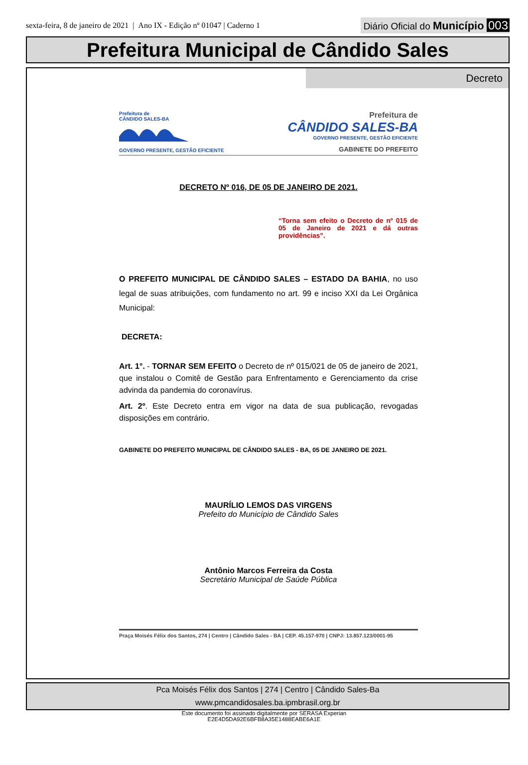sexta-feira, 8 de janeiro de 2021 | Ano IX - Edição nº 01047 | Caderno 1
Diário Oficial do Município 003
Prefeitura Municipal de Cândido Sales
Decreto
Prefeitura de
CÂNDIDO SALES-BA
GOVERNO PRESENTE, GESTÃO EFICIENTE
Prefeitura de
CÂNDIDO SALES-BA
GOVERNO PRESENTE, GESTÃO EFICIENTE
GABINETE DO PREFEITO
DECRETO Nº 016, DE 05 DE JANEIRO DE 2021.
“Torna sem efeito o Decreto de nº 015 de 05 de Janeiro de 2021 e dá outras providências”.
O PREFEITO MUNICIPAL DE CÂNDIDO SALES – ESTADO DA BAHIA, no uso legal de suas atribuições, com fundamento no art. 99 e inciso XXI da Lei Orgânica Municipal:
DECRETA:
Art. 1°. - TORNAR SEM EFEITO o Decreto de nº 015/021 de 05 de janeiro de 2021, que instalou o Comitê de Gestão para Enfrentamento e Gerenciamento da crise advinda da pandemia do coronavírus.
Art. 2º. Este Decreto entra em vigor na data de sua publicação, revogadas disposições em contrário.
GABINETE DO PREFEITO MUNICIPAL DE CÂNDIDO SALES - BA, 05 DE JANEIRO DE 2021.
MAURÍLIO LEMOS DAS VIRGENS
Prefeito do Município de Cândido Sales
Antônio Marcos Ferreira da Costa
Secretário Municipal de Saúde Pública
Praça Moisés Félix dos Santos, 274 | Centro | Cândido Sales - BA | CEP. 45.157-970 | CNPJ: 13.857.123/0001-95
Pca Moisés Félix dos Santos | 274 | Centro | Cândido Sales-Ba
www.pmcandidosales.ba.ipmbrasil.org.br
Este documento foi assinado digitalmente por SERASA Experian
E2E4D5DA92E6BFB8A35E1488EABE6A1E